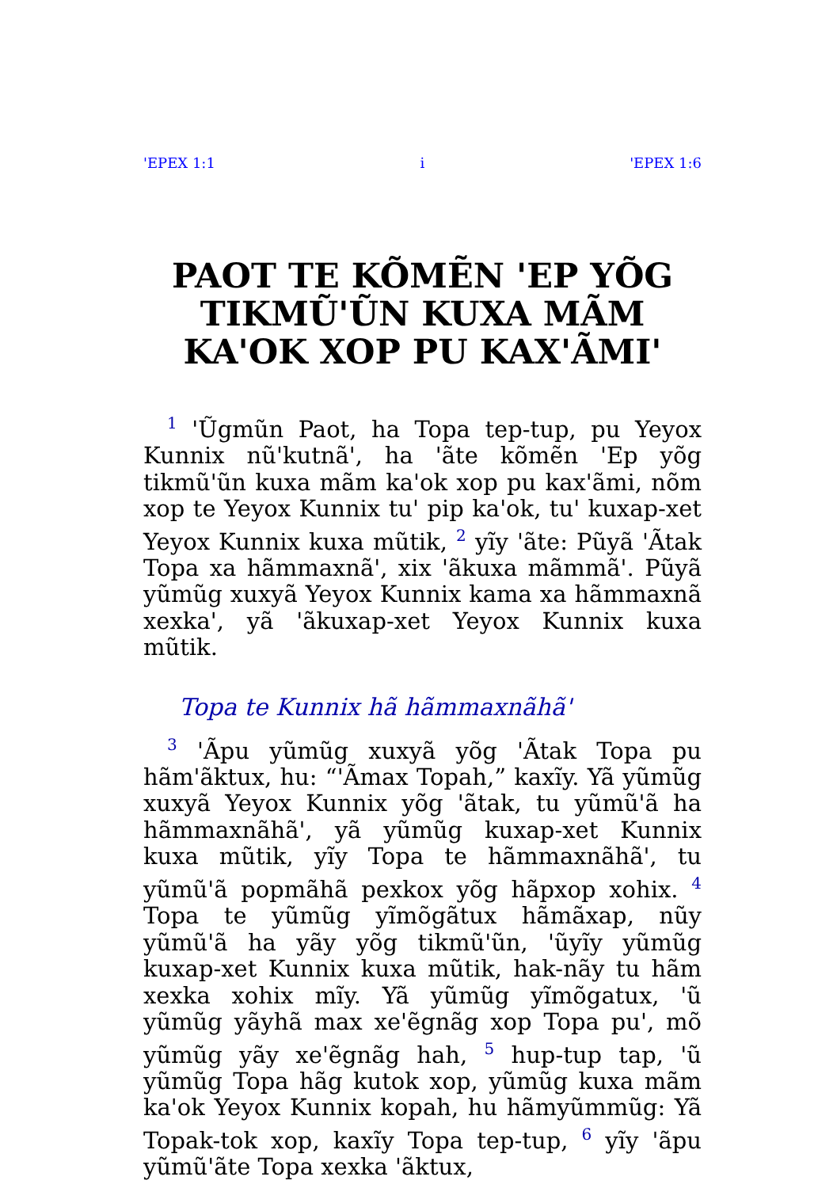'EPEX 1:1 i 'EPEX 1:6
PAOT TE KÕMẼN 'EP YÕG TIKMŨ'ŨN KUXA MÃM KA'OK XOP PU KAX'ÃMI'
<sup>1</sup> 'Ũgmũn Paot, ha Topa tep-tup, pu Yeyox Kunnix nũ'kutnã', ha 'ãte kõmẽn 'Ep yõg tikmũ'ũn kuxa mãm ka'ok xop pu kax'ãmi, nõm xop te Yeyox Kunnix tu' pip ka'ok, tu' kuxap-xet Yeyox Kunnix kuxa mũtik, <sup>2</sup> yĩy 'ãte: Pũyã 'Ãtak Topa xa hãmmaxnã', xix 'ãkuxa mãmmã'. Pũyã yũmũg xuxyã Yeyox Kunnix kama xa hãmmaxnã xexka', yã 'ãkuxap-xet Yeyox Kunnix kuxa mũtik.
Topa te Kunnix hã hãmmaxnãhã'
<sup>3</sup> 'Ãpu yũmũg xuxyã yõg 'Ãtak Topa pu hãm'ãktux, hu: “'Ãmax Topah,” kaxĩy. Yã yũmũg xuxyã Yeyox Kunnix yõg 'ãtak, tu yũmũ'ã ha hãmmaxnãhã', yã yũmũg kuxap-xet Kunnix kuxa mũtik, yĩy Topa te hãmmaxnãhã', tu yũmũ'ã popmãhã pexkox yõg hãpxop xohix. <sup>4</sup> Topa te yũmũg yĩmõgãtux hãmãxap, nũy yũmũ'ã ha yãy yõg tikmũ'ũn, 'ũyĩy yũmũg kuxap-xet Kunnix kuxa mũtik, hak-nãy tu hãm xexka xohix mĩy. Yã yũmũg yĩmõgatux, 'ũ yũmũg yãyhã max xe'ẽgnãg xop Topa pu', mõ yũmũg yãy xe'ẽgnãg hah, <sup>5</sup> hup-tup tap, 'ũ yũmũg Topa hãg kutok xop, yũmũg kuxa mãm ka'ok Yeyox Kunnix kopah, hu hãmyũmmũg: Yã Topak-tok xop, kaxĩy Topa tep-tup, <sup>6</sup> yĩy 'ãpu yũmũ'ãte Topa xexka 'ãktux,